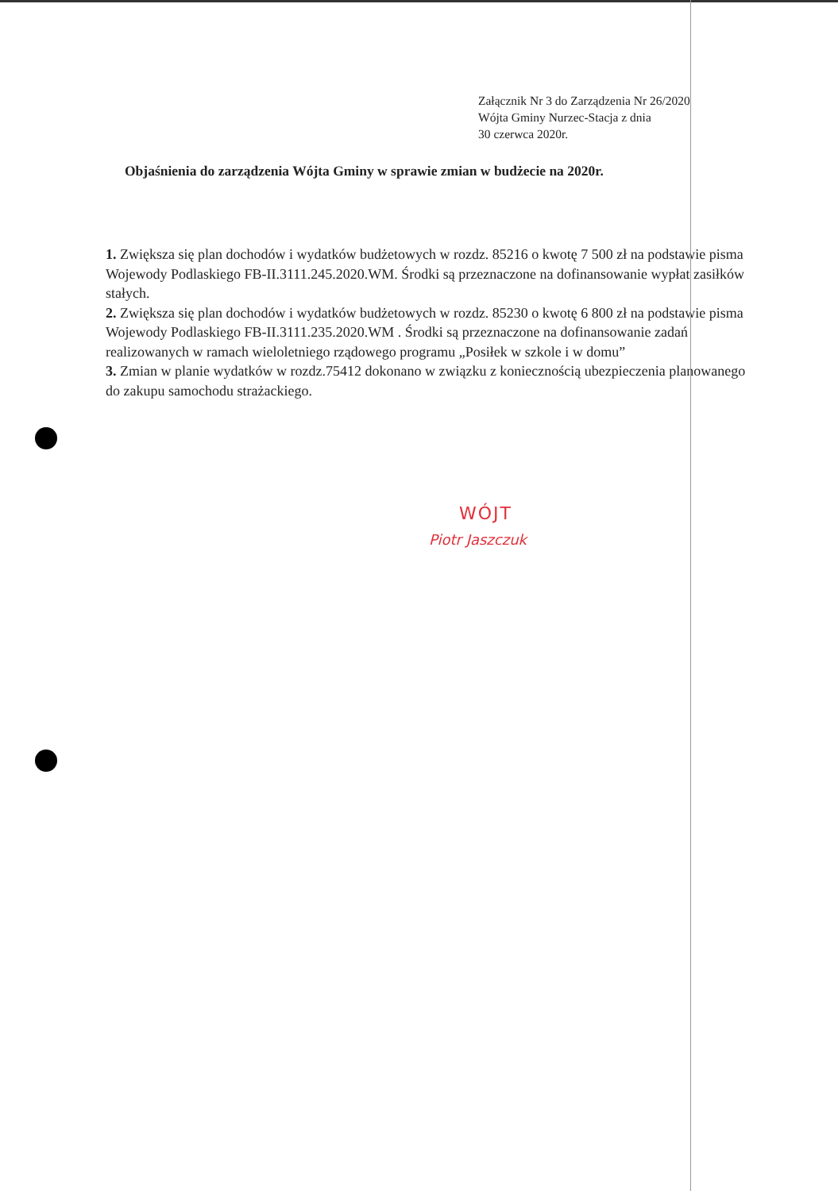Załącznik Nr 3 do Zarządzenia Nr 26/2020
Wójta Gminy Nurzec-Stacja z dnia
30 czerwca 2020r.
Objaśnienia do zarządzenia Wójta Gminy w sprawie zmian w budżecie na 2020r.
1. Zwiększa się plan dochodów i wydatków budżetowych w rozdz. 85216 o kwotę 7 500 zł na podstawie pisma Wojewody Podlaskiego FB-II.3111.245.2020.WM. Środki są przeznaczone na dofinansowanie wypłat zasiłków stałych.
2. Zwiększa się plan dochodów i wydatków budżetowych w rozdz. 85230 o kwotę 6 800 zł na podstawie pisma Wojewody Podlaskiego FB-II.3111.235.2020.WM . Środki są przeznaczone na dofinansowanie zadań realizowanych w ramach wieloletniego rządowego programu „Posiłek w szkole i w domu”
3. Zmian w planie wydatków w rozdz.75412 dokonano w związku z koniecznością ubezpieczenia planowanego do zakupu samochodu strażackiego.
WÓJT
Piotr Jaszczuk